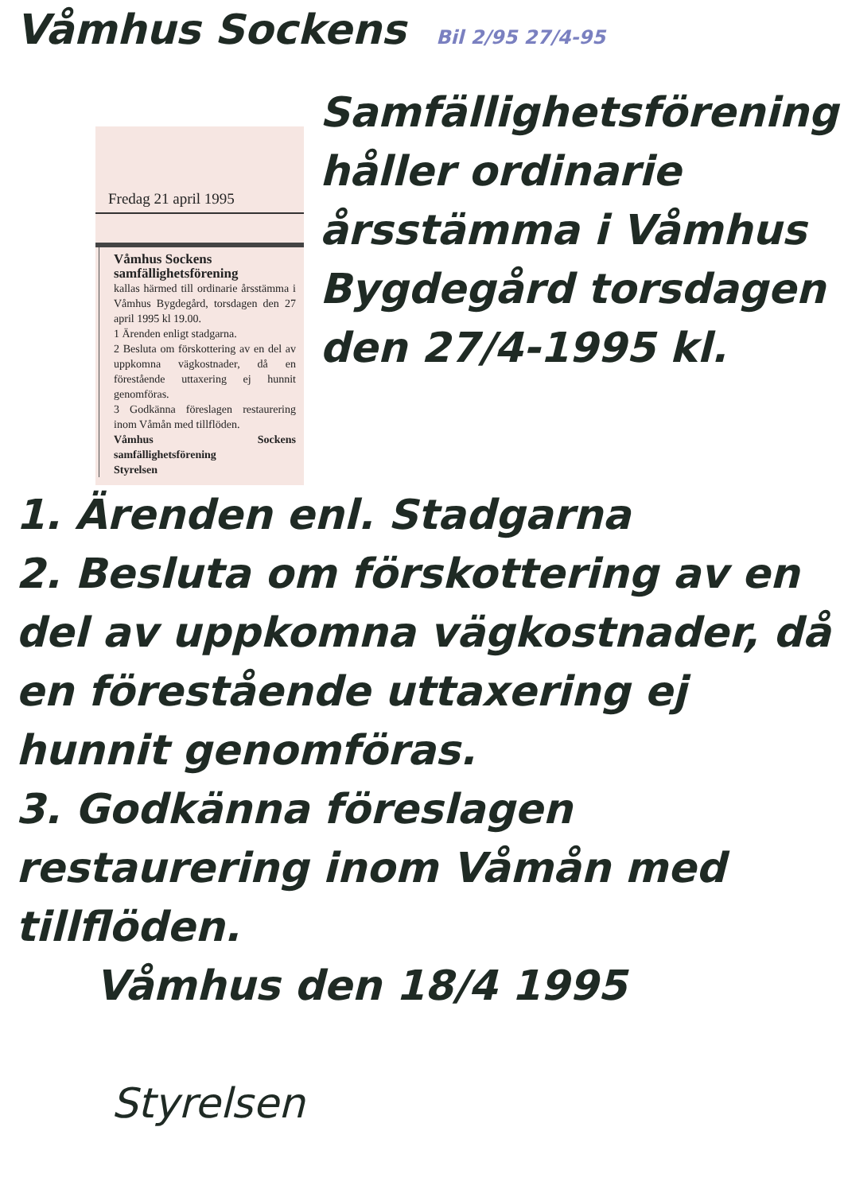Våmhus Sockens Bil 2/95 27/4-95
Fredag 21 april 1995
Våmhus Sockens samfällighetsförening
kallas härmed till ordinarie årsstämma i Våmhus Bygdegård, torsdagen den 27 april 1995 kl 19.00.
1 Ärenden enligt stadgarna.
2 Besluta om förskottering av en del av uppkomna vägkostnader, då en förestående uttaxering ej hunnit genomföras.
3 Godkänna föreslagen restaurering inom Våmån med tillflöden.
Våmhus Sockens samfällighetsförening
Styrelsen
Samfällighetsförening håller ordinarie årsstämma i Våmhus Bygdegård torsdagen den 27/4-1995 kl.
1. Ärenden enl. Stadgarna
2. Besluta om förskottering av en del av uppkomna vägkostnader, då en förestående uttaxering ej hunnit genomföras.
3. Godkänna föreslagen restaurering inom Våmån med tillflöden.
Våmhus den 18/4 1995
Styrelsen